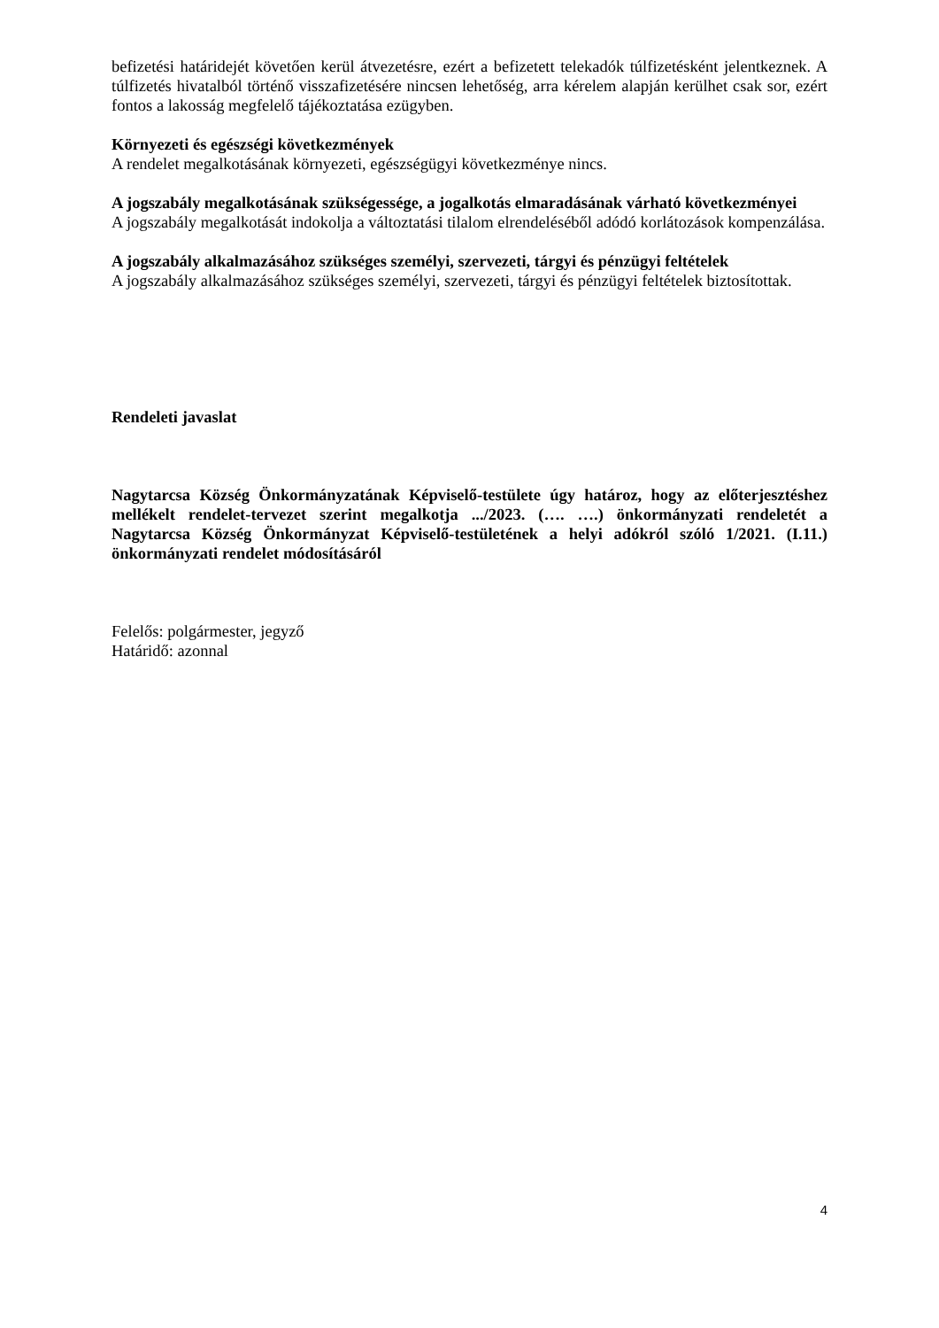befizetési határidejét követően kerül átvezetésre, ezért a befizetett telekadók túlfizetésként jelentkeznek. A túlfizetés hivatalból történő visszafizetésére nincsen lehetőség, arra kérelem alapján kerülhet csak sor, ezért fontos a lakosság megfelelő tájékoztatása ezügyben.
Környezeti és egészségi következmények
A rendelet megalkotásának környezeti, egészségügyi következménye nincs.
A jogszabály megalkotásának szükségessége, a jogalkotás elmaradásának várható következményei
A jogszabály megalkotását indokolja a változtatási tilalom elrendeléséből adódó korlátozások kompenzálása.
A jogszabály alkalmazásához szükséges személyi, szervezeti, tárgyi és pénzügyi feltételek
A jogszabály alkalmazásához szükséges személyi, szervezeti, tárgyi és pénzügyi feltételek biztosítottak.
Rendeleti javaslat
Nagytarcsa Község Önkormányzatának Képviselő-testülete úgy határoz, hogy az előterjesztéshez mellékelt rendelet-tervezet szerint megalkotja .../2023. (…. ….) önkormányzati rendeletét a Nagytarcsa Község Önkormányzat Képviselő-testületének a helyi adókról szóló 1/2021. (I.11.) önkormányzati rendelet módosításáról
Felelős: polgármester, jegyző
Határidő: azonnal
4